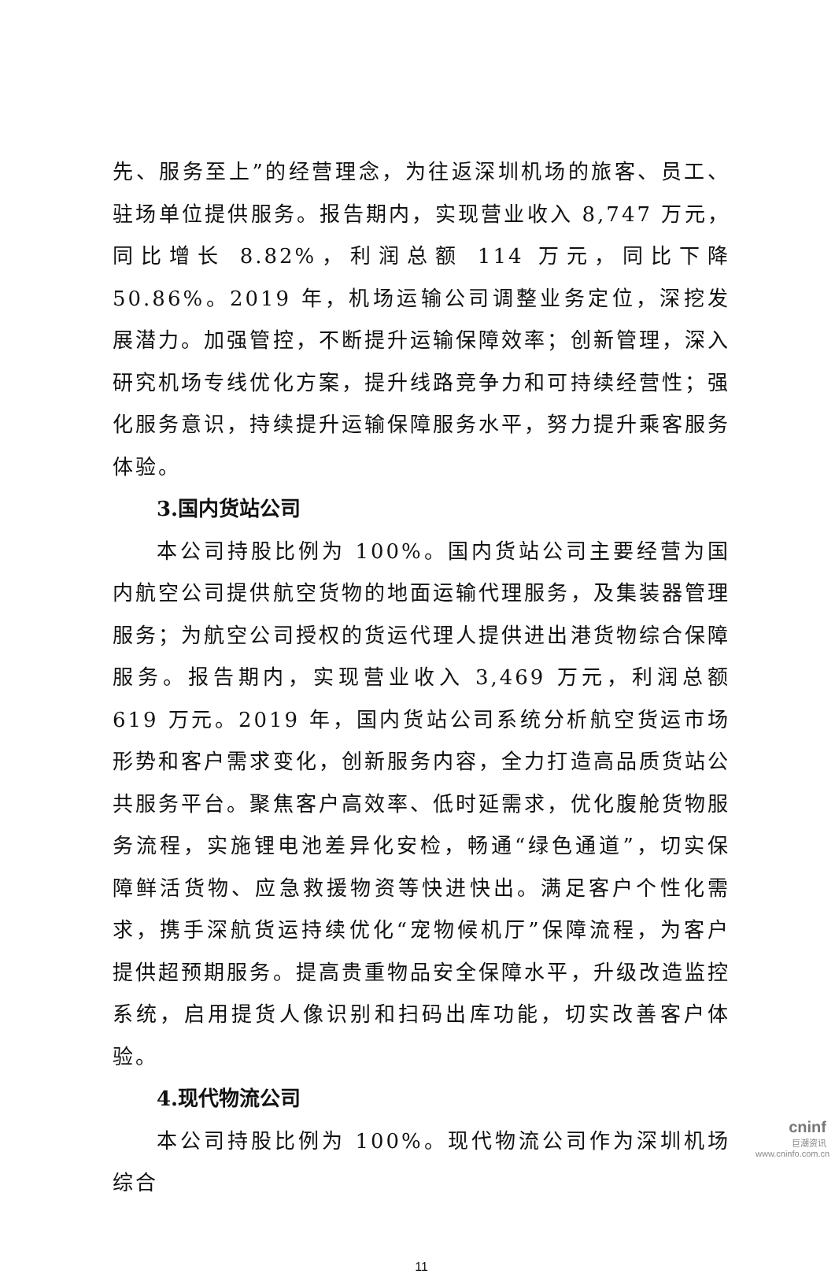先、服务至上”的经营理念，为往返深圳机场的旅客、员工、驻场单位提供服务。报告期内，实现营业收入 8,747 万元，同比增长 8.82%，利润总额 114 万元，同比下降 50.86%。2019 年，机场运输公司调整业务定位，深挖发展潜力。加强管控，不断提升运输保障效率；创新管理，深入研究机场专线优化方案，提升线路竞争力和可持续经营性；强化服务意识，持续提升运输保障服务水平，努力提升乘客服务体验。
3.国内货站公司
本公司持股比例为 100%。国内货站公司主要经营为国内航空公司提供航空货物的地面运输代理服务，及集装器管理服务；为航空公司授权的货运代理人提供进出港货物综合保障服务。报告期内，实现营业收入 3,469 万元，利润总额 619 万元。2019 年，国内货站公司系统分析航空货运市场形势和客户需求变化，创新服务内容，全力打造高品质货站公共服务平台。聚焦客户高效率、低时延需求，优化腹舱货物服务流程，实施锂电池差异化安检，畅通“绿色通道”，切实保障鲜活货物、应急救援物资等快进快出。满足客户个性化需求，携手深航货运持续优化“宠物候机厅”保障流程，为客户提供超预期服务。提高贵重物品安全保障水平，升级改造监控系统，启用提货人像识别和扫码出库功能，切实改善客户体验。
4.现代物流公司
本公司持股比例为 100%。现代物流公司作为深圳机场综合
11
cninf
巨潮资讯
www.cninfo.com.cn